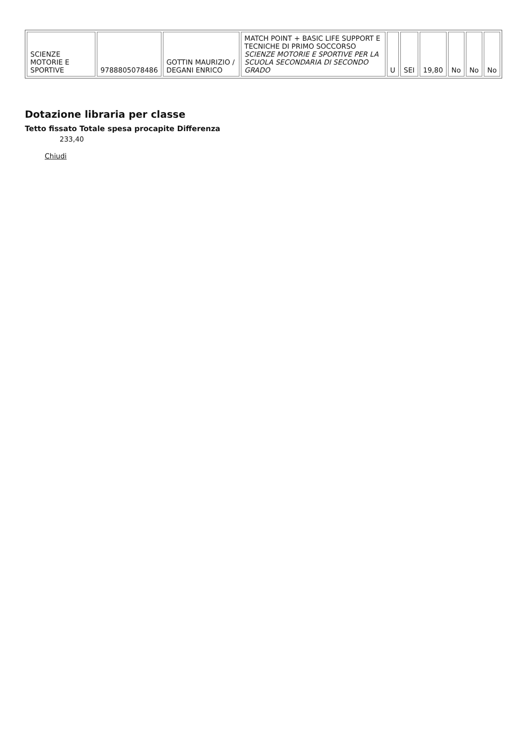| SCIENZE MOTORIE E SPORTIVE | 9788805078486 | GOTTIN MAURIZIO / DEGANI ENRICO | MATCH POINT + BASIC LIFE SUPPORT E TECNICHE DI PRIMO SOCCORSO SCIENZE MOTORIE E SPORTIVE PER LA SCUOLA SECONDARIA DI SECONDO GRADO | U | SEI | 19,80 | No | No | No |
Dotazione libraria per classe
Tetto fissato Totale spesa procapite Differenza
233,40
Chiudi